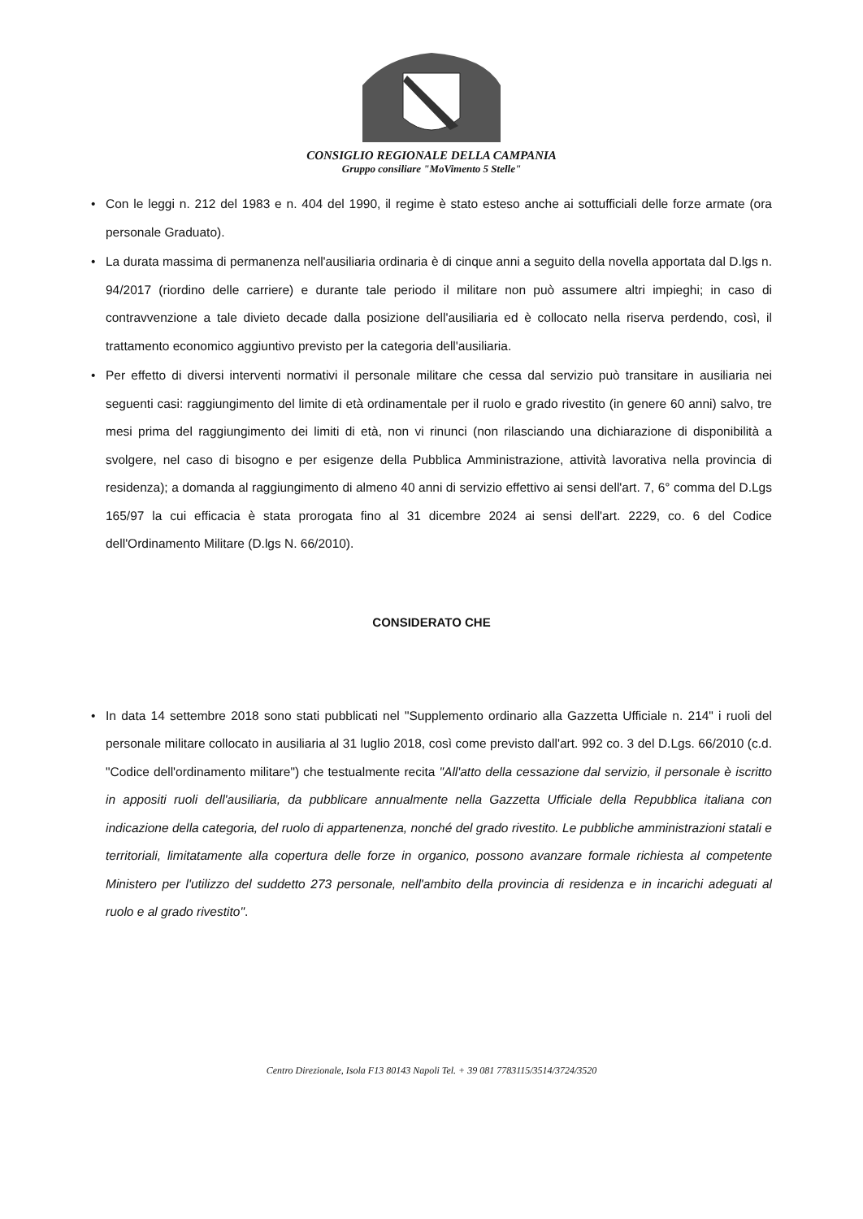CONSIGLIO REGIONALE DELLA CAMPANIA
Gruppo consiliare "MoVimento 5 Stelle"
• Con le leggi n. 212 del 1983 e n. 404 del 1990, il regime è stato esteso anche ai sottufficiali delle forze armate (ora personale Graduato).
• La durata massima di permanenza nell'ausiliaria ordinaria è di cinque anni a seguito della novella apportata dal D.lgs n. 94/2017 (riordino delle carriere) e durante tale periodo il militare non può assumere altri impieghi; in caso di contravvenzione a tale divieto decade dalla posizione dell'ausiliaria ed è collocato nella riserva perdendo, così, il trattamento economico aggiuntivo previsto per la categoria dell'ausiliaria.
• Per effetto di diversi interventi normativi il personale militare che cessa dal servizio può transitare in ausiliaria nei seguenti casi: raggiungimento del limite di età ordinamentale per il ruolo e grado rivestito (in genere 60 anni) salvo, tre mesi prima del raggiungimento dei limiti di età, non vi rinunci (non rilasciando una dichiarazione di disponibilità a svolgere, nel caso di bisogno e per esigenze della Pubblica Amministrazione, attività lavorativa nella provincia di residenza); a domanda al raggiungimento di almeno 40 anni di servizio effettivo ai sensi dell'art. 7, 6° comma del D.Lgs 165/97 la cui efficacia è stata prorogata fino al 31 dicembre 2024 ai sensi dell'art. 2229, co. 6 del Codice dell'Ordinamento Militare (D.lgs N. 66/2010).
CONSIDERATO CHE
• In data 14 settembre 2018 sono stati pubblicati nel "Supplemento ordinario alla Gazzetta Ufficiale n. 214" i ruoli del personale militare collocato in ausiliaria al 31 luglio 2018, così come previsto dall'art. 992 co. 3 del D.Lgs. 66/2010 (c.d. "Codice dell'ordinamento militare") che testualmente recita "All'atto della cessazione dal servizio, il personale è iscritto in appositi ruoli dell'ausiliaria, da pubblicare annualmente nella Gazzetta Ufficiale della Repubblica italiana con indicazione della categoria, del ruolo di appartenenza, nonché del grado rivestito. Le pubbliche amministrazioni statali e territoriali, limitatamente alla copertura delle forze in organico, possono avanzare formale richiesta al competente Ministero per l'utilizzo del suddetto 273 personale, nell'ambito della provincia di residenza e in incarichi adeguati al ruolo e al grado rivestito".
Centro Direzionale, Isola F13 80143 Napoli Tel. + 39 081 7783115/3514/3724/3520